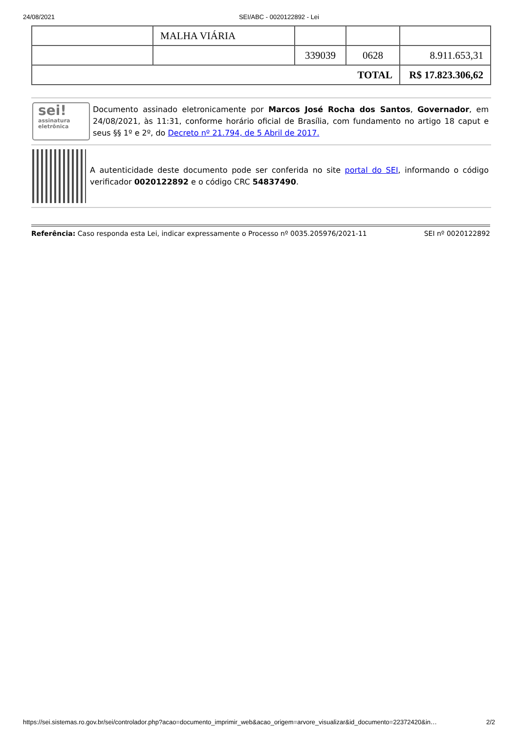24/08/2021 SEI/ABC - 0020122892 - Lei
| | MALHA VIÁRIA | | | |
| | | 339039 | 0628 | 8.911.653,31 |
| TOTAL | | | | R$ 17.823.306,62 |
sei!
assinatura eletrônica
Documento assinado eletronicamente por Marcos José Rocha dos Santos, Governador, em 24/08/2021, às 11:31, conforme horário oficial de Brasília, com fundamento no artigo 18 caput e seus §§ 1º e 2º, do Decreto nº 21.794, de 5 Abril de 2017.
A autenticidade deste documento pode ser conferida no site portal do SEI, informando o código verificador 0020122892 e o código CRC 54837490.
Referência: Caso responda esta Lei, indicar expressamente o Processo nº 0035.205976/2021-11 SEI nº 0020122892
https://sei.sistemas.ro.gov.br/sei/controlador.php?acao=documento_imprimir_web&acao_origem=arvore_visualizar&id_documento=22372420&in… 2/2